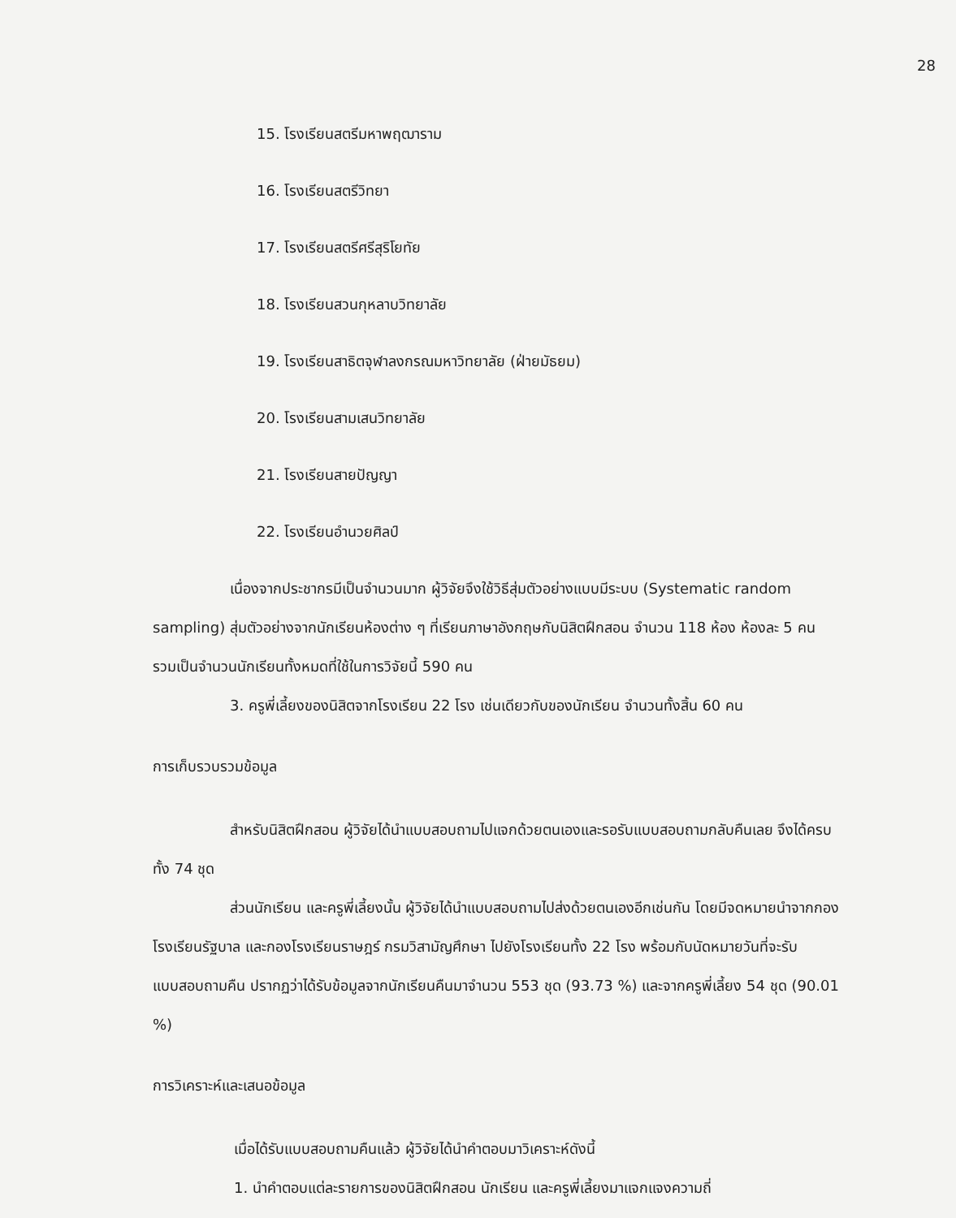28
15. โรงเรียนสตรีมหาพฤฒาราม
16. โรงเรียนสตรีวิทยา
17. โรงเรียนสตรีศรีสุริโยทัย
18. โรงเรียนสวนกุหลาบวิทยาลัย
19. โรงเรียนสาธิตจุฬาลงกรณมหาวิทยาลัย (ฝ่ายมัธยม)
20. โรงเรียนสามเสนวิทยาลัย
21. โรงเรียนสายปัญญา
22. โรงเรียนอำนวยศิลป์
เนื่องจากประชากรมีเป็นจำนวนมาก ผู้วิจัยจึงใช้วิธีสุ่มตัวอย่างแบบมีระบบ (Systematic random sampling) สุ่มตัวอย่างจากนักเรียนห้องต่าง ๆ ที่เรียนภาษาอังกฤษกับนิสิตฝึกสอน จำนวน 118 ห้อง ห้องละ 5 คน รวมเป็นจำนวนนักเรียนทั้งหมดที่ใช้ในการวิจัยนี้ 590 คน
3. ครูพี่เลี้ยงของนิสิตจากโรงเรียน 22 โรง เช่นเดียวกับของนักเรียน จำนวนทั้งสิ้น 60 คน
การเก็บรวบรวมข้อมูล
สำหรับนิสิตฝึกสอน ผู้วิจัยได้นำแบบสอบถามไปแจกด้วยตนเองและรอรับแบบสอบถามกลับคืนเลย จึงได้ครบทั้ง 74 ชุด
ส่วนนักเรียน และครูพี่เลี้ยงนั้น ผู้วิจัยได้นำแบบสอบถามไปส่งด้วยตนเองอีกเช่นกัน โดยมีจดหมายนำจากกองโรงเรียนรัฐบาล และกองโรงเรียนราษฎร์ กรมวิสามัญศึกษา ไปยังโรงเรียนทั้ง 22 โรง พร้อมกับนัดหมายวันที่จะรับแบบสอบถามคืน ปรากฏว่าได้รับข้อมูลจากนักเรียนคืนมาจำนวน 553 ชุด (93.73 %) และจากครูพี่เลี้ยง 54 ชุด (90.01 %)
การวิเคราะห์และเสนอข้อมูล
เมื่อได้รับแบบสอบถามคืนแล้ว ผู้วิจัยได้นำคำตอบมาวิเคราะห์ดังนี้
1. นำคำตอบแต่ละรายการของนิสิตฝึกสอน นักเรียน และครูพี่เลี้ยงมาแจกแจงความถี่